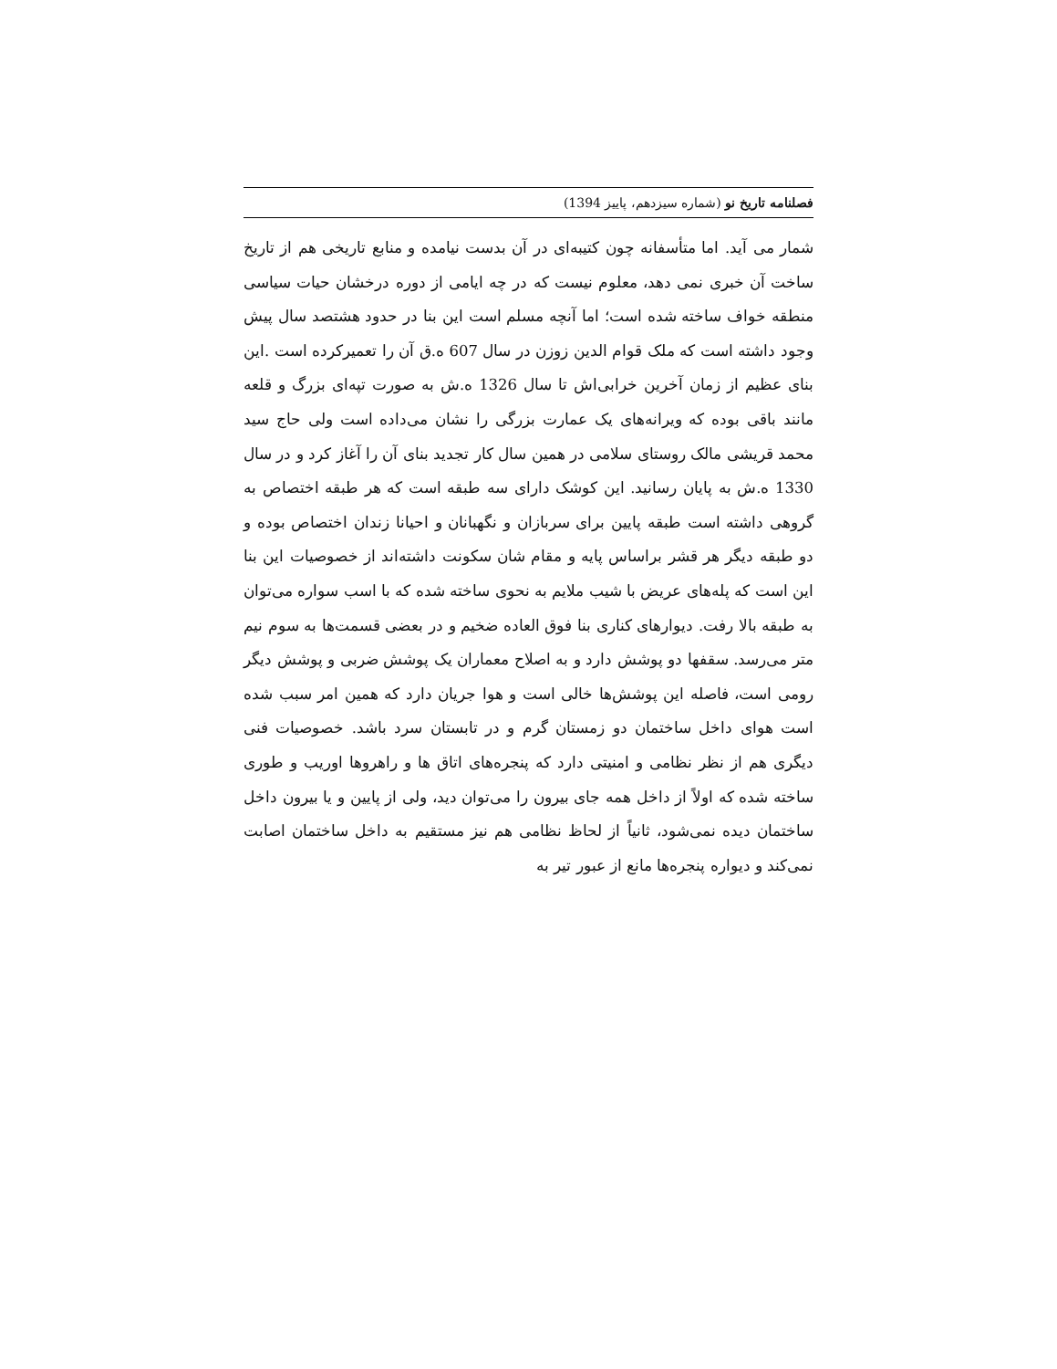فصلنامه تاریخ نو (شماره سیزدهم، پاییز 1394)
شمار می آید. اما متأسفانه چون کتیبه‌ای در آن بدست نیامده و منابع تاریخی هم از تاریخ ساخت آن خبری نمی دهد، معلوم نیست که در چه ایامی از دوره درخشان حیات سیاسی منطقه خواف ساخته شده است؛ اما آنچه مسلم است این بنا در حدود هشتصد سال پیش وجود داشته است که ملک قوام الدین زوزن در سال 607 ه.ق آن را تعمیرکرده است .این بنای عظیم از زمان آخرین خرابی‌اش تا سال 1326 ه.ش به صورت تپه‌ای بزرگ و قلعه مانند باقی بوده که ویرانه‌های یک عمارت بزرگی را نشان می‌داده است ولی حاج سید محمد قریشی مالک روستای سلامی در همین سال کار تجدید بنای آن را آغاز کرد و در سال 1330 ه.ش به پایان رسانید. این کوشک دارای سه طبقه است که هر طبقه اختصاص به گروهی داشته است طبقه پایین برای سربازان و نگهبانان و احیانا زندان اختصاص بوده و دو طبقه دیگر هر قشر براساس پایه و مقام شان سکونت داشته‌اند از خصوصیات این بنا این است که پله‌های عریض با شیب ملایم به نحوی ساخته شده که با اسب سواره می‌توان به طبقه بالا رفت. دیوارهای کناری بنا فوق العاده ضخیم و در بعضی قسمت‌ها به سوم نیم متر می‌رسد. سقفها دو پوشش دارد و به اصلاح معماران یک پوشش ضربی و پوشش دیگر رومی است، فاصله این پوشش‌ها خالی است و هوا جریان دارد که همین امر سبب شده است هوای داخل ساختمان دو زمستان گرم و در تابستان سرد باشد. خصوصیات فنی دیگری هم از نظر نظامی و امنیتی دارد که پنجره‌های اتاق ها و راهروها اوریب و طوری ساخته شده که اولاً از داخل همه جای بیرون را می‌توان دید، ولی از پایین و یا بیرون داخل ساختمان دیده نمی‌شود، ثانیاً از لحاظ نظامی هم نیز مستقیم به داخل ساختمان اصابت نمی‌کند و دیواره پنجره‌ها مانع از عبور تیر به